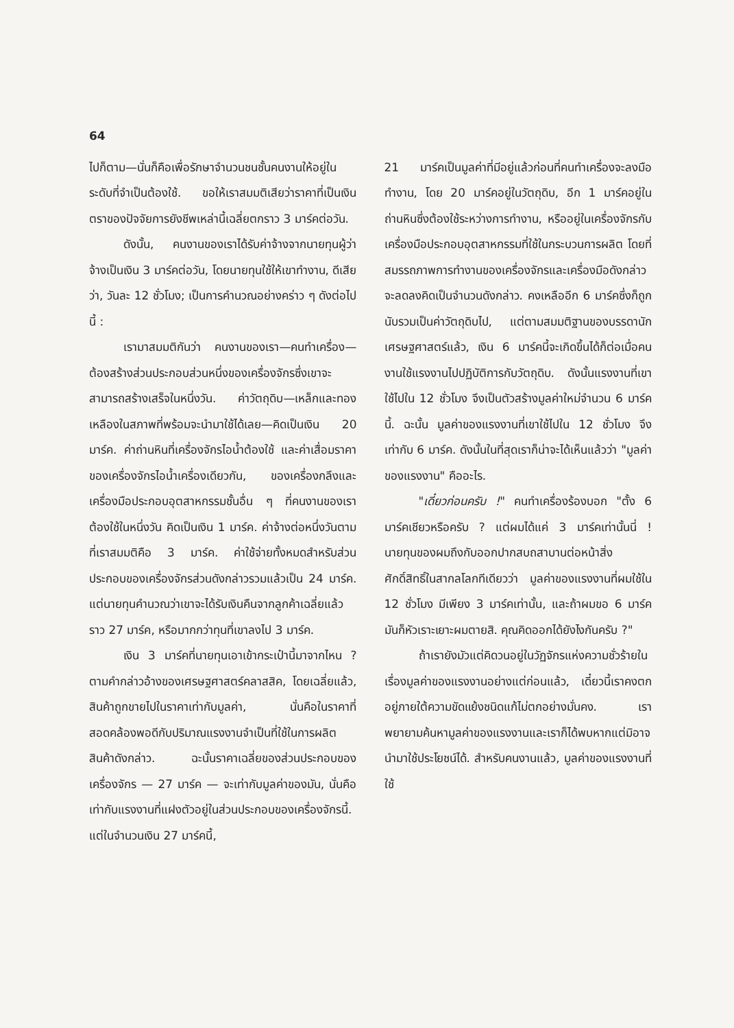64
ไปก็ตาม—นั่นก็คือเพื่อรักษาจำนวนชนชั้นคนงานให้อยู่ในระดับที่จำเป็นต้องใช้. ขอให้เราสมมติเสียว่าราคาที่เป็นเงินตราของปัจจัยการยังชีพเหล่านี้เฉลี่ยตกราว 3 มาร์คต่อวัน.
ดังนั้น, คนงานของเราได้รับค่าจ้างจากนายทุนผู้ว่าจ้างเป็นเงิน 3 มาร์คต่อวัน, โดยนายทุนใช้ให้เขาทำงาน, ดีเสียว่า, วันละ 12 ชั่วโมง; เป็นการคำนวณอย่างคร่าว ๆ ดังต่อไปนี้ :
เรามาสมมติกันว่า คนงานของเรา—คนทำเครื่อง—ต้องสร้างส่วนประกอบส่วนหนึ่งของเครื่องจักรซึ่งเขาจะสามารถสร้างเสร็จในหนึ่งวัน. ค่าวัตถุดิบ—เหล็กและทองเหลืองในสภาพที่พร้อมจะนำมาใช้ได้เลย—คิดเป็นเงิน 20 มาร์ค. ค่าถ่านหินที่เครื่องจักรไอน้ำต้องใช้ และค่าเสื่อมราคาของเครื่องจักรไอน้ำเครื่องเดียวกัน, ของเครื่องกลึงและเครื่องมือประกอบอุตสาหกรรมชั้นอื่น ๆ ที่คนงานของเราต้องใช้ในหนึ่งวัน คิดเป็นเงิน 1 มาร์ค. ค่าจ้างต่อหนึ่งวันตามที่เราสมมติคือ 3 มาร์ค. ค่าใช้จ่ายทั้งหมดสำหรับส่วนประกอบของเครื่องจักรส่วนดังกล่าวรวมแล้วเป็น 24 มาร์ค. แต่นายทุนคำนวณว่าเขาจะได้รับเงินคืนจากลูกค้าเฉลี่ยแล้วราว 27 มาร์ค, หรือมากกว่าทุนที่เขาลงไป 3 มาร์ค.
เงิน 3 มาร์คที่นายทุนเอาเข้ากระเป๋านี้มาจากไหน ? ตามคำกล่าวอ้างของเศรษฐศาสตร์คลาสสิค, โดยเฉลี่ยแล้ว, สินค้าถูกขายไปในราคาเท่ากับมูลค่า, นั่นคือในราคาที่สอดคล้องพอดีกับปริมาณแรงงานจำเป็นที่ใช้ในการผลิตสินค้าดังกล่าว. ฉะนั้นราคาเฉลี่ยของส่วนประกอบของเครื่องจักร — 27 มาร์ค — จะเท่ากับมูลค่าของมัน, นั่นคือ เท่ากับแรงงานที่แฝงตัวอยู่ในส่วนประกอบของเครื่องจักรนี้. แต่ในจำนวนเงิน 27 มาร์คนี้,
21 มาร์คเป็นมูลค่าที่มีอยู่แล้วก่อนที่คนทำเครื่องจะลงมือทำงาน, โดย 20 มาร์คอยู่ในวัตถุดิบ, อีก 1 มาร์คอยู่ในถ่านหินซึ่งต้องใช้ระหว่างการทำงาน, หรืออยู่ในเครื่องจักรกับเครื่องมือประกอบอุตสาหกรรมที่ใช้ในกระบวนการผลิต โดยที่สมรรถภาพการทำงานของเครื่องจักรและเครื่องมือดังกล่าวจะลดลงคิดเป็นจำนวนดังกล่าว. คงเหลืออีก 6 มาร์คซึ่งก็ถูกนับรวมเป็นค่าวัตถุดิบไป, แต่ตามสมมติฐานของบรรดานักเศรษฐศาสตร์แล้ว, เงิน 6 มาร์คนี้จะเกิดขึ้นได้ก็ต่อเมื่อคนงานใช้แรงงานไปปฏิบัติการกับวัตถุดิบ. ดังนั้นแรงงานที่เขาใช้ไปใน 12 ชั่วโมง จึงเป็นตัวสร้างมูลค่าใหม่จำนวน 6 มาร์คนี้. ฉะนั้น มูลค่าของแรงงานที่เขาใช้ไปใน 12 ชั่วโมง จึงเท่ากับ 6 มาร์ค. ดังนั้นในที่สุดเราก็น่าจะได้เห็นแล้วว่า "มูลค่าของแรงงาน" คืออะไร.
"เดี๋ยวก่อนครับ !" คนทำเครื่องร้องบอก "ตั้ง 6 มาร์คเชียวหรือครับ ? แต่ผมได้แค่ 3 มาร์คเท่านั้นนี่ ! นายทุนของผมถึงกับออกปากสบถสาบานต่อหน้าสิ่งศักดิ์สิทธิ์ในสากลโลกทีเดียวว่า มูลค่าของแรงงานที่ผมใช้ใน 12 ชั่วโมง มีเพียง 3 มาร์คเท่านั้น, และถ้าผมขอ 6 มาร์ค มันก็หัวเราะเยาะผมตายสิ. คุณคิดออกได้ยังไงกันครับ ?"
ถ้าเรายังมัวแต่คิดวนอยู่ในวัฏจักรแห่งความชั่วร้ายในเรื่องมูลค่าของแรงงานอย่างแต่ก่อนแล้ว, เดี๋ยวนี้เราคงตกอยู่ภายใต้ความขัดแย้งชนิดแก้ไม่ตกอย่างมั่นคง. เราพยายามค้นหามูลค่าของแรงงานและเราก็ได้พบหากแต่มิอาจนำมาใช้ประโยชน์ได้. สำหรับคนงานแล้ว, มูลค่าของแรงงานที่ใช้